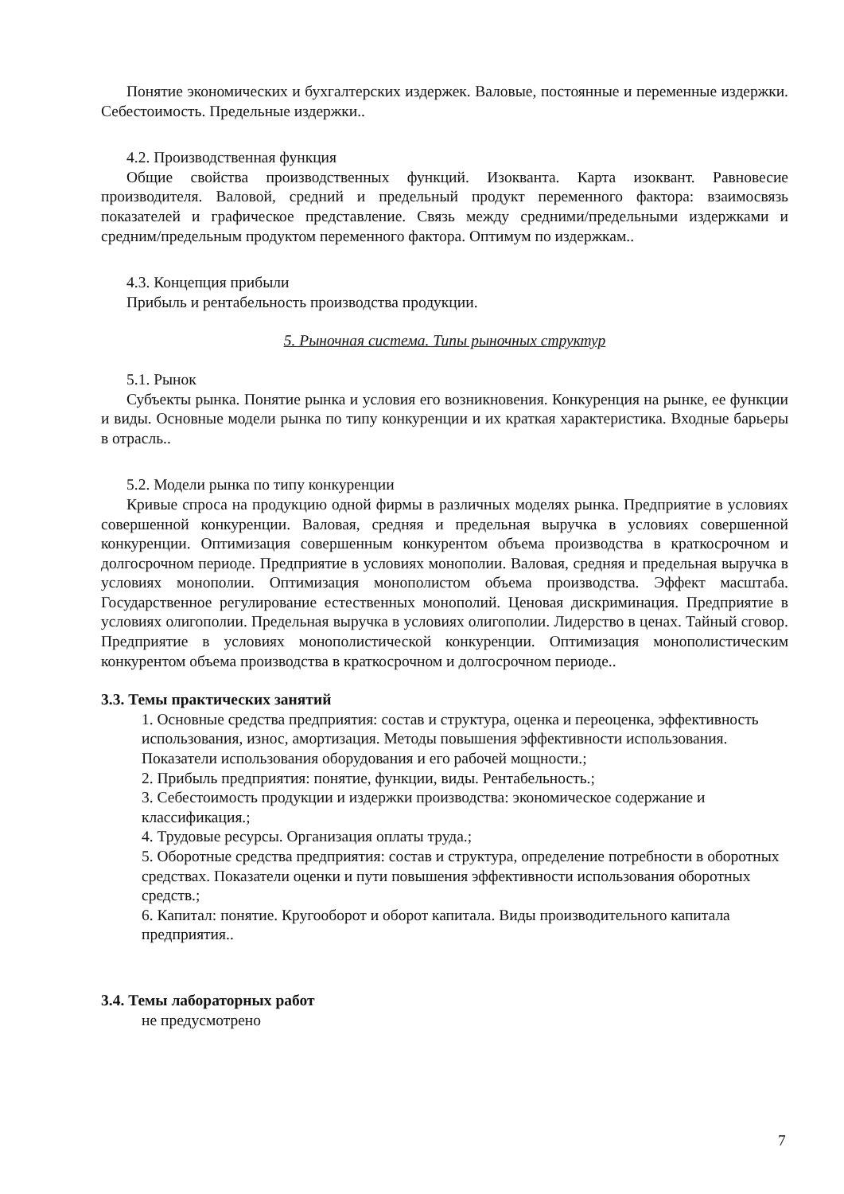Понятие экономических и бухгалтерских издержек. Валовые, постоянные и переменные издержки. Себестоимость. Предельные издержки..
4.2. Производственная функция
Общие свойства производственных функций. Изокванта. Карта изоквант. Равновесие производителя. Валовой, средний и предельный продукт переменного фактора: взаимосвязь показателей и графическое представление. Связь между средними/предельными издержками и средним/предельным продуктом переменного фактора. Оптимум по издержкам..
4.3. Концепция прибыли
Прибыль и рентабельность производства продукции.
5. Рыночная система. Типы рыночных структур
5.1. Рынок
Субъекты рынка. Понятие рынка и условия его возникновения. Конкуренция на рынке, ее функции и виды. Основные модели рынка по типу конкуренции и их краткая характеристика. Входные барьеры в отрасль..
5.2. Модели рынка по типу конкуренции
Кривые спроса на продукцию одной фирмы в различных моделях рынка. Предприятие в условиях совершенной конкуренции. Валовая, средняя и предельная выручка в условиях совершенной конкуренции. Оптимизация совершенным конкурентом объема производства в краткосрочном и долгосрочном периоде. Предприятие в условиях монополии. Валовая, средняя и предельная выручка в условиях монополии. Оптимизация монополистом объема производства. Эффект масштаба. Государственное регулирование естественных монополий. Ценовая дискриминация. Предприятие в условиях олигополии. Предельная выручка в условиях олигополии. Лидерство в ценах. Тайный сговор. Предприятие в условиях монополистической конкуренции. Оптимизация монополистическим конкурентом объема производства в краткосрочном и долгосрочном периоде..
3.3. Темы практических занятий
1. Основные средства предприятия: состав и структура, оценка и переоценка, эффективность использования, износ, амортизация. Методы повышения эффективности использования. Показатели использования оборудования и его рабочей мощности.;
2. Прибыль предприятия: понятие, функции, виды. Рентабельность.;
3. Себестоимость продукции и издержки производства: экономическое содержание и классификация.;
4. Трудовые ресурсы. Организация оплаты труда.;
5. Оборотные средства предприятия: состав и структура, определение потребности в оборотных средствах. Показатели оценки и пути повышения эффективности использования оборотных средств.;
6. Капитал: понятие. Кругооборот и оборот капитала. Виды производительного капитала предприятия..
3.4. Темы лабораторных работ
не предусмотрено
7